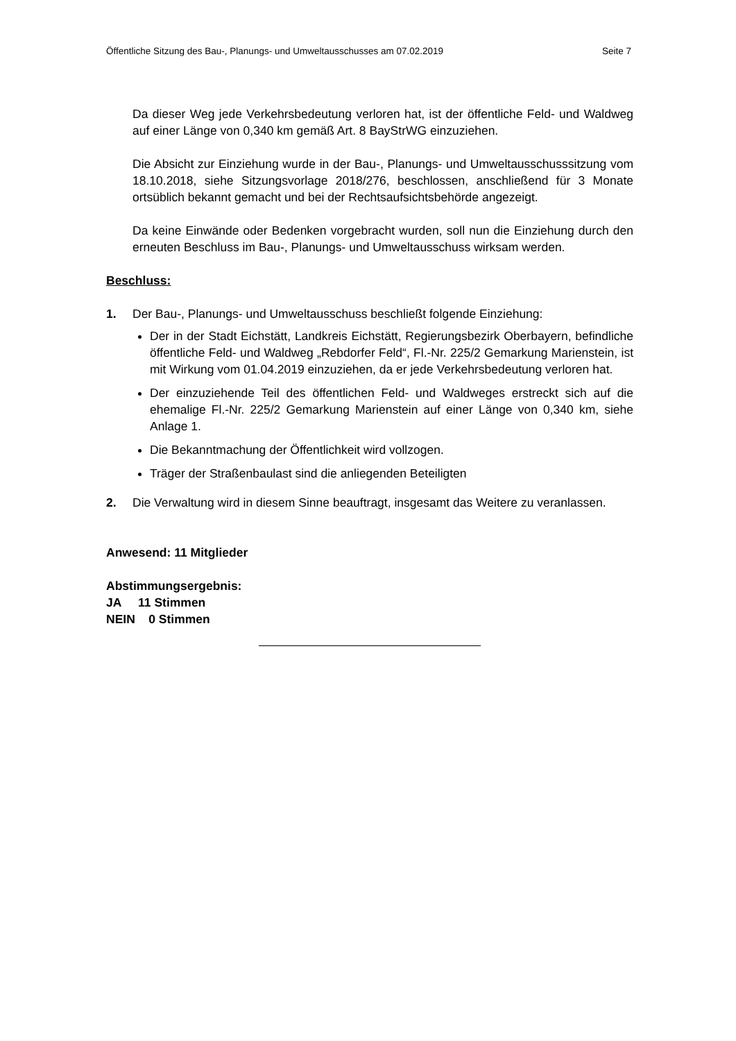Öffentliche Sitzung des Bau-, Planungs- und Umweltausschusses am 07.02.2019 Seite 7
Da dieser Weg jede Verkehrsbedeutung verloren hat, ist der öffentliche Feld- und Waldweg auf einer Länge von 0,340 km gemäß Art. 8 BayStrWG einzuziehen.
Die Absicht zur Einziehung wurde in der Bau-, Planungs- und Umweltausschusssitzung vom 18.10.2018, siehe Sitzungsvorlage 2018/276, beschlossen, anschließend für 3 Monate ortsüblich bekannt gemacht und bei der Rechtsaufsichtsbehörde angezeigt.
Da keine Einwände oder Bedenken vorgebracht wurden, soll nun die Einziehung durch den erneuten Beschluss im Bau-, Planungs- und Umweltausschuss wirksam werden.
Beschluss:
1. Der Bau-, Planungs- und Umweltausschuss beschließt folgende Einziehung:
Der in der Stadt Eichstätt, Landkreis Eichstätt, Regierungsbezirk Oberbayern, befindliche öffentliche Feld- und Waldweg „Rebdorfer Feld“, Fl.-Nr. 225/2 Gemarkung Marienstein, ist mit Wirkung vom 01.04.2019 einzuziehen, da er jede Verkehrsbedeutung verloren hat.
Der einzuziehende Teil des öffentlichen Feld- und Waldweges erstreckt sich auf die ehemalige Fl.-Nr. 225/2 Gemarkung Marienstein auf einer Länge von 0,340 km, siehe Anlage 1.
Die Bekanntmachung der Öffentlichkeit wird vollzogen.
Träger der Straßenbaulast sind die anliegenden Beteiligten
2. Die Verwaltung wird in diesem Sinne beauftragt, insgesamt das Weitere zu veranlassen.
Anwesend: 11 Mitglieder
Abstimmungsergebnis:
JA 11 Stimmen
NEIN 0 Stimmen